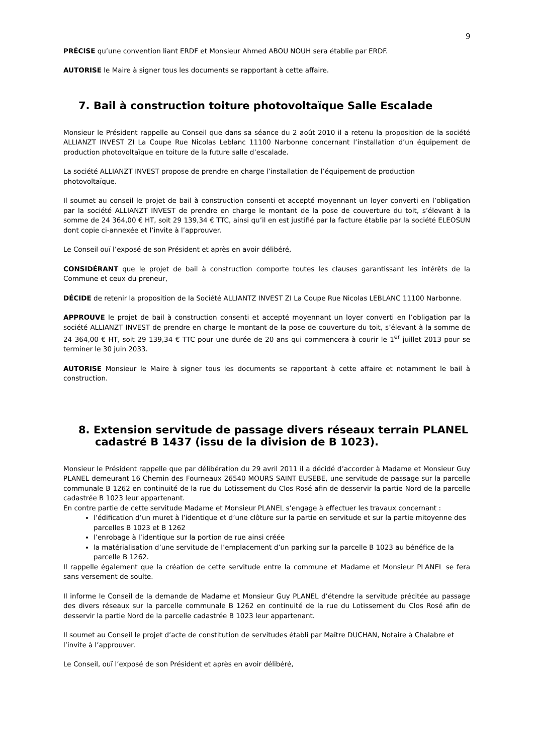9
PRÉCISE qu’une convention liant ERDF et Monsieur Ahmed ABOU NOUH sera établie par ERDF.
AUTORISE le Maire à signer tous les documents se rapportant à cette affaire.
7. Bail à construction toiture photovoltaïque Salle Escalade
Monsieur le Président rappelle au Conseil que dans sa séance du 2 août 2010 il a retenu la proposition de la société ALLIANZT INVEST ZI La Coupe Rue Nicolas Leblanc 11100 Narbonne concernant l’installation d’un équipement de production photovoltaïque en toiture de la future salle d’escalade.
La société ALLIANZT INVEST propose de prendre en charge l’installation de l’équipement de production photovoltaïque.
Il soumet au conseil le projet de bail à construction consenti et accepté moyennant un loyer converti en l’obligation par la société ALLIANZT INVEST de prendre en charge le montant de la pose de couverture du toit, s’élevant à la somme de 24 364,00 € HT, soit 29 139,34 € TTC, ainsi qu’il en est justifié par la facture établie par la société ELEOSUN dont copie ci-annexée et l’invite à l’approuver.
Le Conseil ouï l’exposé de son Président et après en avoir délibéré,
CONSIDÉRANT que le projet de bail à construction comporte toutes les clauses garantissant les intérêts de la Commune et ceux du preneur,
DÉCIDE de retenir la proposition de la Société ALLIANTZ INVEST ZI La Coupe Rue Nicolas LEBLANC 11100 Narbonne.
APPROUVE le projet de bail à construction consenti et accepté moyennant un loyer converti en l’obligation par la société ALLIANZT INVEST de prendre en charge le montant de la pose de couverture du toit, s’élevant à la somme de 24 364,00 € HT, soit 29 139,34 € TTC pour une durée de 20 ans qui commencera à courir le 1<sup>er</sup> juillet 2013 pour se terminer le 30 juin 2033.
AUTORISE Monsieur le Maire à signer tous les documents se rapportant à cette affaire et notamment le bail à construction.
8. Extension servitude de passage divers réseaux terrain PLANEL cadastré B 1437 (issu de la division de B 1023).
Monsieur le Président rappelle que par délibération du 29 avril 2011 il a décidé d’accorder à Madame et Monsieur Guy PLANEL demeurant 16 Chemin des Fourneaux 26540 MOURS SAINT EUSEBE, une servitude de passage sur la parcelle communale B 1262 en continuité de la rue du Lotissement du Clos Rosé afin de desservir la partie Nord de la parcelle cadastrée B 1023 leur appartenant.
En contre partie de cette servitude Madame et Monsieur PLANEL s’engage à effectuer les travaux concernant :
l’édification d’un muret à l’identique et d’une clôture sur la partie en servitude et sur la partie mitoyenne des parcelles B 1023 et B 1262
l’enrobage à l’identique sur la portion de rue ainsi créée
la matérialisation d’une servitude de l’emplacement d’un parking sur la parcelle B 1023 au bénéfice de la parcelle B 1262.
Il rappelle également que la création de cette servitude entre la commune et Madame et Monsieur PLANEL se fera sans versement de soulte.
Il informe le Conseil de la demande de Madame et Monsieur Guy PLANEL d’étendre la servitude précitée au passage des divers réseaux sur la parcelle communale B 1262 en continuité de la rue du Lotissement du Clos Rosé afin de desservir la partie Nord de la parcelle cadastrée B 1023 leur appartenant.
Il soumet au Conseil le projet d’acte de constitution de servitudes établi par Maître DUCHAN, Notaire à Chalabre et l’invite à l’approuver.
Le Conseil, ouï l’exposé de son Président et après en avoir délibéré,